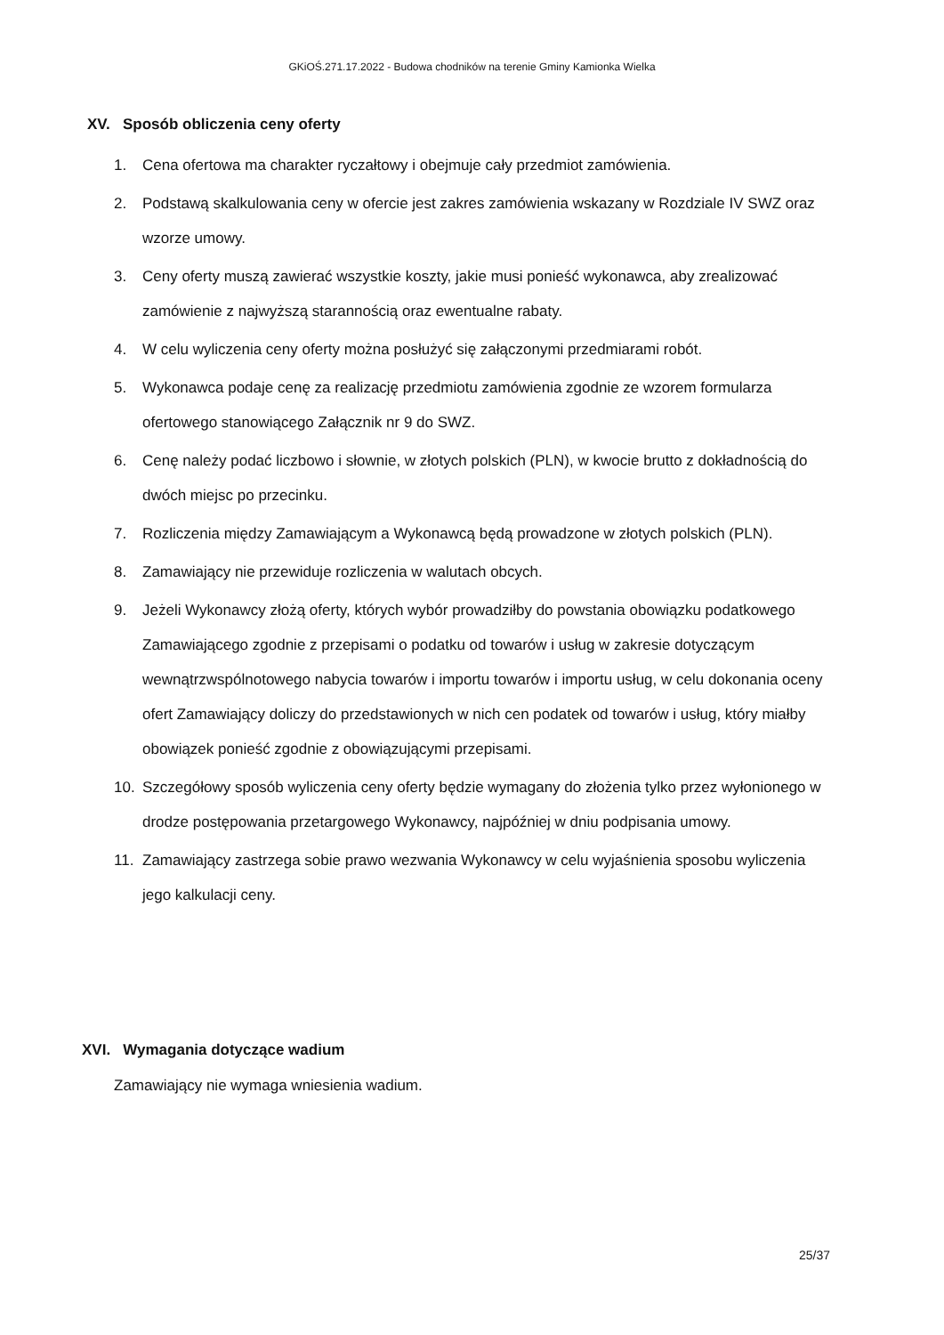GKiOŚ.271.17.2022 - Budowa chodników na terenie Gminy Kamionka Wielka
XV. Sposób obliczenia ceny oferty
1. Cena ofertowa ma charakter ryczałtowy i obejmuje cały przedmiot zamówienia.
2. Podstawą skalkulowania ceny w ofercie jest zakres zamówienia wskazany w Rozdziale IV SWZ oraz wzorze umowy.
3. Ceny oferty muszą zawierać wszystkie koszty, jakie musi ponieść wykonawca, aby zrealizować zamówienie z najwyższą starannością oraz ewentualne rabaty.
4. W celu wyliczenia ceny oferty można posłużyć się załączonymi przedmiarami robót.
5. Wykonawca podaje cenę za realizację przedmiotu zamówienia zgodnie ze wzorem formularza ofertowego stanowiącego Załącznik nr 9 do SWZ.
6. Cenę należy podać liczbowo i słownie, w złotych polskich (PLN), w kwocie brutto z dokładnością do dwóch miejsc po przecinku.
7. Rozliczenia między Zamawiającym a Wykonawcą będą prowadzone w złotych polskich (PLN).
8. Zamawiający nie przewiduje rozliczenia w walutach obcych.
9. Jeżeli Wykonawcy złożą oferty, których wybór prowadziłby do powstania obowiązku podatkowego Zamawiającego zgodnie z przepisami o podatku od towarów i usług w zakresie dotyczącym wewnątrzwspólnotowego nabycia towarów i importu towarów i importu usług, w celu dokonania oceny ofert Zamawiający doliczy do przedstawionych w nich cen podatek od towarów i usług, który miałby obowiązek ponieść zgodnie z obowiązującymi przepisami.
10. Szczegółowy sposób wyliczenia ceny oferty będzie wymagany do złożenia tylko przez wyłonionego w drodze postępowania przetargowego Wykonawcy, najpóźniej w dniu podpisania umowy.
11. Zamawiający zastrzega sobie prawo wezwania Wykonawcy w celu wyjaśnienia sposobu wyliczenia jego kalkulacji ceny.
XVI. Wymagania dotyczące wadium
Zamawiający nie wymaga wniesienia wadium.
25/37